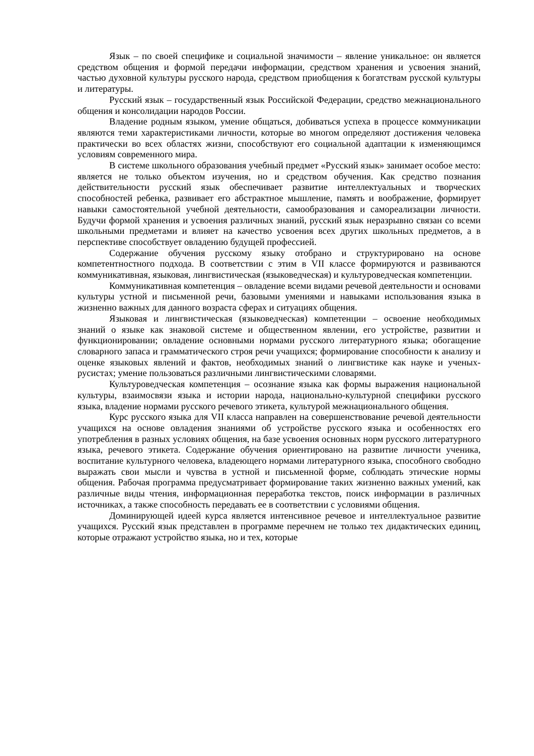Язык – по своей специфике и социальной значимости – явление уникальное: он является средством общения и формой передачи информации, средством хранения и усвоения знаний, частью духовной культуры русского народа, средством приобщения к богатствам русской культуры и литературы.
Русский язык – государственный язык Российской Федерации, средство межнационального общения и консолидации народов России.
Владение родным языком, умение общаться, добиваться успеха в процессе коммуникации являются теми характеристиками личности, которые во многом определяют достижения человека практически во всех областях жизни, способствуют его социальной адаптации к изменяющимся условиям современного мира.
В системе школьного образования учебный предмет «Русский язык» занимает особое место: является не только объектом изучения, но и средством обучения. Как средство познания действительности русский язык обеспечивает развитие интеллектуальных и творческих способностей ребенка, развивает его абстрактное мышление, память и воображение, формирует навыки самостоятельной учебной деятельности, самообразования и самореализации личности. Будучи формой хранения и усвоения различных знаний, русский язык неразрывно связан со всеми школьными предметами и влияет на качество усвоения всех других школьных предметов, а в перспективе способствует овладению будущей профессией.
Содержание обучения русскому языку отобрано и структурировано на основе компетентностного подхода. В соответствии с этим в VII классе формируются и развиваются коммуникативная, языковая, лингвистическая (языковедческая) и культуроведческая компетенции.
Коммуникативная компетенция – овладение всеми видами речевой деятельности и основами культуры устной и письменной речи, базовыми умениями и навыками использования языка в жизненно важных для данного возраста сферах и ситуациях общения.
Языковая и лингвистическая (языковедческая) компетенции – освоение необходимых знаний о языке как знаковой системе и общественном явлении, его устройстве, развитии и функционировании; овладение основными нормами русского литературного языка; обогащение словарного запаса и грамматического строя речи учащихся; формирование способности к анализу и оценке языковых явлений и фактов, необходимых знаний о лингвистике как науке и ученых-русистах; умение пользоваться различными лингвистическими словарями.
Культуроведческая компетенция – осознание языка как формы выражения национальной культуры, взаимосвязи языка и истории народа, национально-культурной специфики русского языка, владение нормами русского речевого этикета, культурой межнационального общения.
Курс русского языка для VII класса направлен на совершенствование речевой деятельности учащихся на основе овладения знаниями об устройстве русского языка и особенностях его употребления в разных условиях общения, на базе усвоения основных норм русского литературного языка, речевого этикета. Содержание обучения ориентировано на развитие личности ученика, воспитание культурного человека, владеющего нормами литературного языка, способного свободно выражать свои мысли и чувства в устной и письменной форме, соблюдать этические нормы общения. Рабочая программа предусматривает формирование таких жизненно важных умений, как различные виды чтения, информационная переработка текстов, поиск информации в различных источниках, а также способность передавать ее в соответствии с условиями общения.
Доминирующей идеей курса является интенсивное речевое и интеллектуальное развитие учащихся. Русский язык представлен в программе перечнем не только тех дидактических единиц, которые отражают устройство языка, но и тех, которые